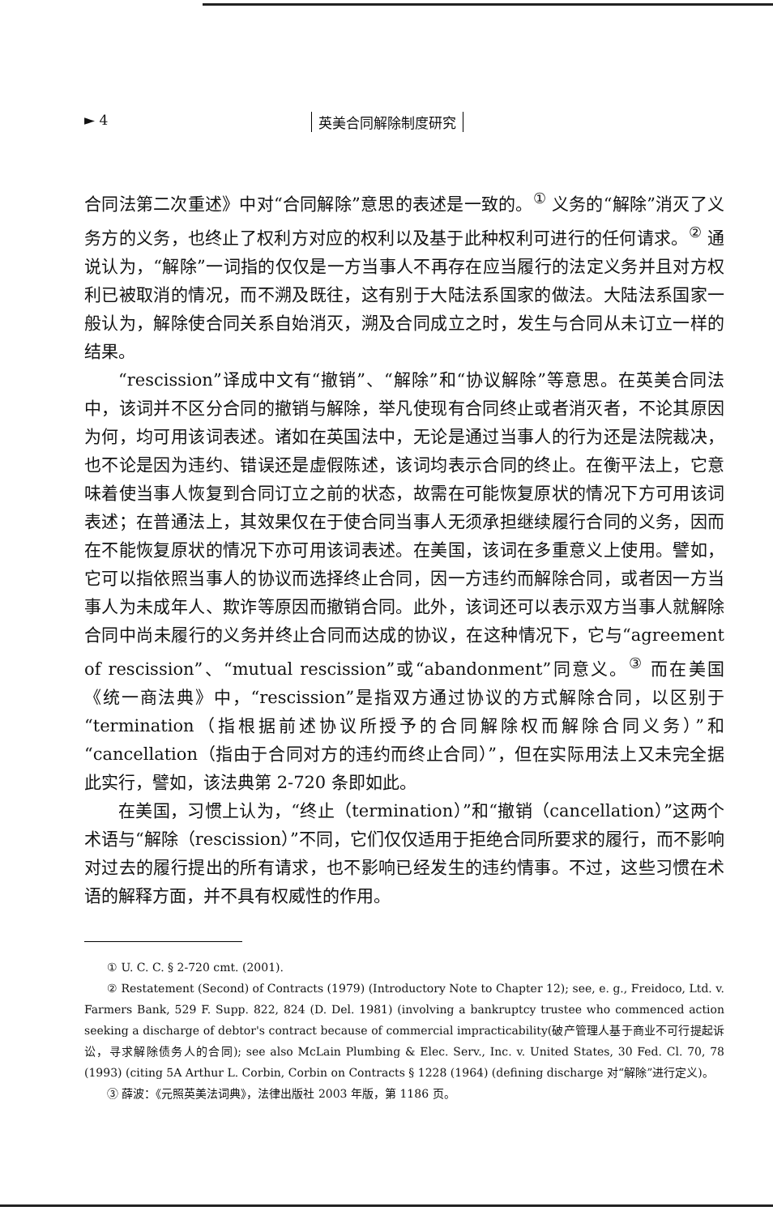► 4 英美合同解除制度研究
合同法第二次重述》中对“合同解除”意思的表述是一致的。<sup>①</sup> 义务的“解除”消灭了义务方的义务，也终止了权利方对应的权利以及基于此种权利可进行的任何请求。<sup>②</sup> 通说认为，“解除”一词指的仅仅是一方当事人不再存在应当履行的法定义务并且对方权利已被取消的情况，而不溯及既往，这有别于大陆法系国家的做法。大陆法系国家一般认为，解除使合同关系自始消灭，溯及合同成立之时，发生与合同从未订立一样的结果。
“rescission”译成中文有“撤销”、“解除”和“协议解除”等意思。在英美合同法中，该词并不区分合同的撤销与解除，举凡使现有合同终止或者消灭者，不论其原因为何，均可用该词表述。诸如在英国法中，无论是通过当事人的行为还是法院裁决，也不论是因为违约、错误还是虚假陈述，该词均表示合同的终止。在衡平法上，它意味着使当事人恢复到合同订立之前的状态，故需在可能恢复原状的情况下方可用该词表述；在普通法上，其效果仅在于使合同当事人无须承担继续履行合同的义务，因而在不能恢复原状的情况下亦可用该词表述。在美国，该词在多重意义上使用。譬如，它可以指依照当事人的协议而选择终止合同，因一方违约而解除合同，或者因一方当事人为未成年人、欺诈等原因而撤销合同。此外，该词还可以表示双方当事人就解除合同中尚未履行的义务并终止合同而达成的协议，在这种情况下，它与“agreement of rescission”、“mutual rescission”或“abandonment”同意义。<sup>③</sup> 而在美国《统一商法典》中，“rescission”是指双方通过协议的方式解除合同，以区别于“termination（指根据前述协议所授予的合同解除权而解除合同义务）”和“cancellation（指由于合同对方的违约而终止合同）”，但在实际用法上又未完全据此实行，譬如，该法典第 2-720 条即如此。
在美国，习惯上认为，“终止（termination）”和“撤销（cancellation）”这两个术语与“解除（rescission）”不同，它们仅仅适用于拒绝合同所要求的履行，而不影响对过去的履行提出的所有请求，也不影响已经发生的违约情事。不过，这些习惯在术语的解释方面，并不具有权威性的作用。
① U. C. C. § 2-720 cmt. (2001).
② Restatement (Second) of Contracts (1979) (Introductory Note to Chapter 12); see, e. g., Freidoco, Ltd. v. Farmers Bank, 529 F. Supp. 822, 824 (D. Del. 1981) (involving a bankruptcy trustee who commenced action seeking a discharge of debtor's contract because of commercial impracticability(破产管理人基于商业不可行提起诉讼，寻求解除债务人的合同); see also McLain Plumbing & Elec. Serv., Inc. v. United States, 30 Fed. Cl. 70, 78 (1993) (citing 5A Arthur L. Corbin, Corbin on Contracts § 1228 (1964) (defining discharge 对“解除”进行定义)。
③ 薛波：《元照英美法词典》，法律出版社 2003 年版，第 1186 页。